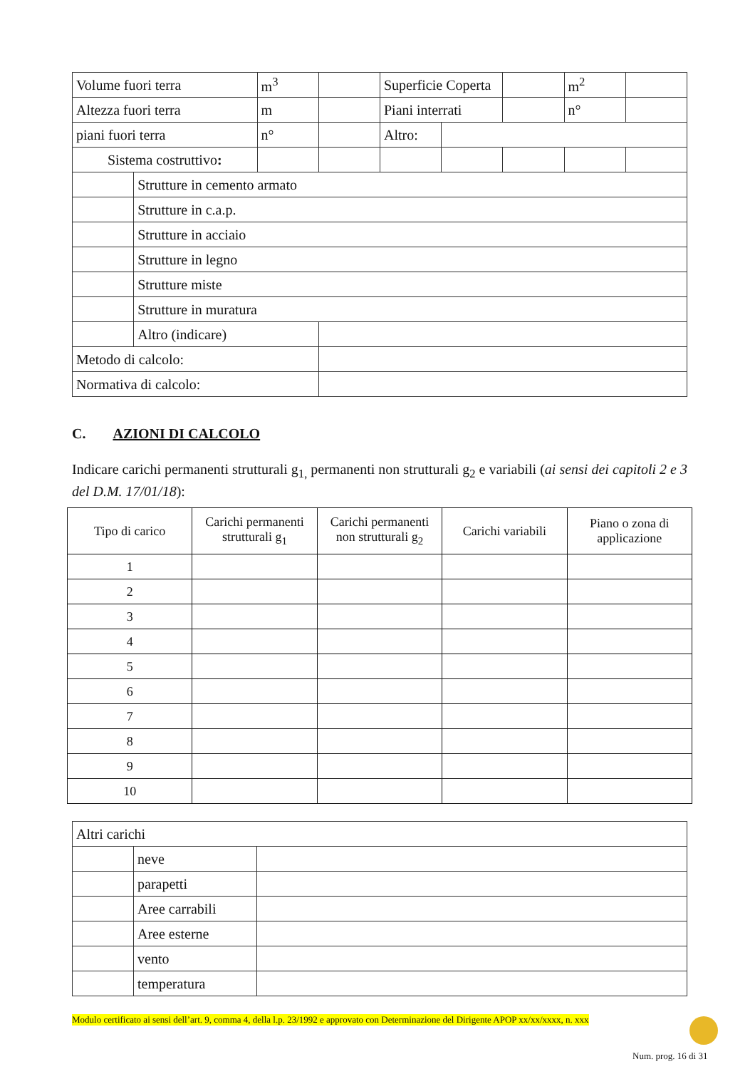| Volume fuori terra | | m<sup>3</sup> | | Superficie Coperta | | | m<sup>2</sup> | |
| Altezza fuori terra | | m | | Piani interrati | | | n° | |
| piani fuori terra | | n° | | Altro: | | | | |
| Sistema costruttivo : | | | | | | | | |
| | Strutture in cemento armato | | | | | | | |
| | Strutture in c.a.p. | | | | | | | |
| | Strutture in acciaio | | | | | | | |
| | Strutture in legno | | | | | | | |
| | Strutture miste | | | | | | | |
| | Strutture in muratura | | | | | | | |
| | Altro (indicare) | | | | | | | |
| Metodo di calcolo: | | | | | | | | |
| Normativa di calcolo: | | | | | | | | |
C. AZIONI DI CALCOLO
Indicare carichi permanenti strutturali g<sub>1,</sub> permanenti non strutturali g<sub>2</sub> e variabili (ai sensi dei capitoli 2 e 3 del D.M. 17/01/18):
| Tipo di carico | Carichi permanenti strutturali g<sub>1</sub> | Carichi permanenti non strutturali g<sub>2</sub> | Carichi variabili | Piano o zona di applicazione |
| --- | --- | --- | --- | --- |
| 1 | | | | |
| 2 | | | | |
| 3 | | | | |
| 4 | | | | |
| 5 | | | | |
| 6 | | | | |
| 7 | | | | |
| 8 | | | | |
| 9 | | | | |
| 10 | | | | |
| Altri carichi | | |
| | neve | |
| | parapetti | |
| | Aree carrabili | |
| | Aree esterne | |
| | vento | |
| | temperatura | |
Modulo certificato ai sensi dell’art. 9, comma 4, della l.p. 23/1992 e approvato con Determinazione del Dirigente APOP xx/xx/xxxx, n. xxx
Num. prog. 16 di 31